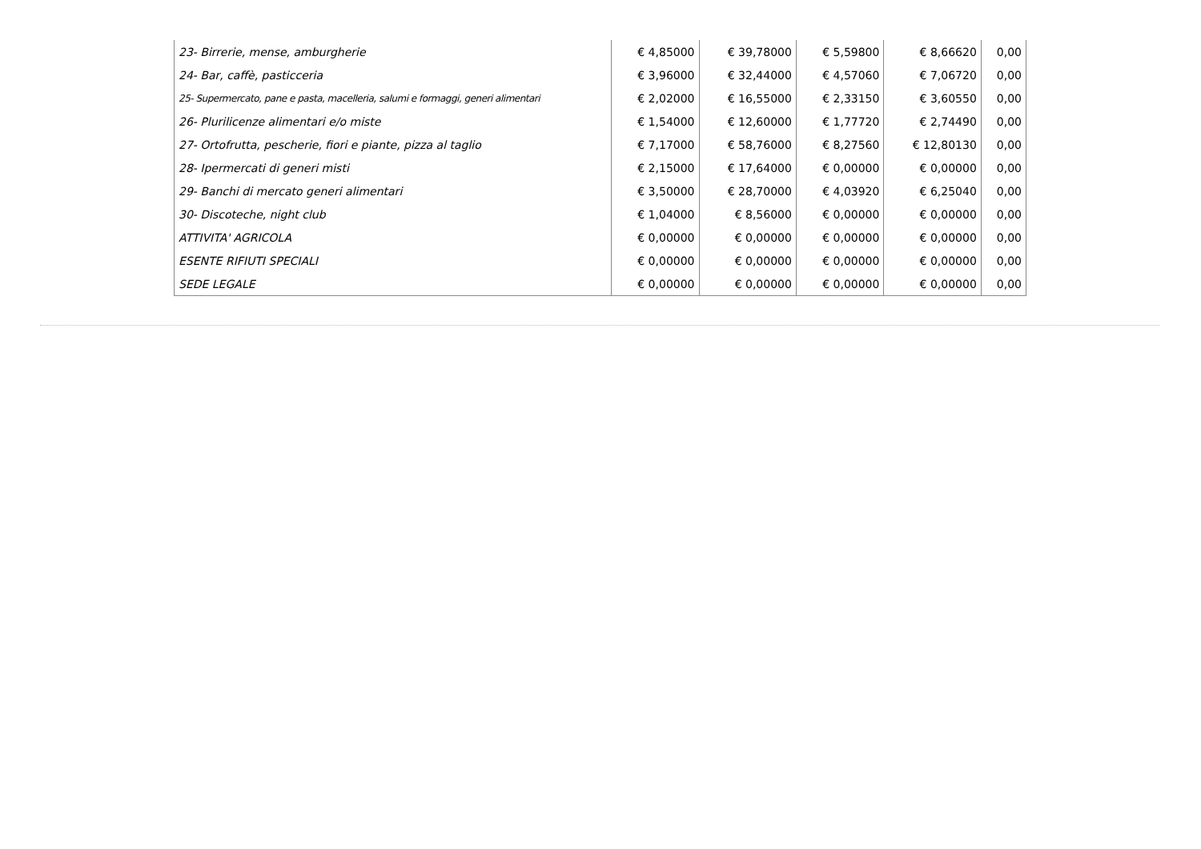| 23- Birrerie, mense, amburgherie | € 4,85000 | € 39,78000 | € 5,59800 | € 8,66620 | 0,00 |
| 24- Bar, caffè, pasticceria | € 3,96000 | € 32,44000 | € 4,57060 | € 7,06720 | 0,00 |
| 25- Supermercato, pane e pasta, macelleria, salumi e formaggi, generi alimentari | € 2,02000 | € 16,55000 | € 2,33150 | € 3,60550 | 0,00 |
| 26- Plurilicenze alimentari e/o miste | € 1,54000 | € 12,60000 | € 1,77720 | € 2,74490 | 0,00 |
| 27- Ortofrutta, pescherie, fiori e piante, pizza al taglio | € 7,17000 | € 58,76000 | € 8,27560 | € 12,80130 | 0,00 |
| 28- Ipermercati di generi misti | € 2,15000 | € 17,64000 | € 0,00000 | € 0,00000 | 0,00 |
| 29- Banchi di mercato generi alimentari | € 3,50000 | € 28,70000 | € 4,03920 | € 6,25040 | 0,00 |
| 30- Discoteche, night club | € 1,04000 | € 8,56000 | € 0,00000 | € 0,00000 | 0,00 |
| ATTIVITA' AGRICOLA | € 0,00000 | € 0,00000 | € 0,00000 | € 0,00000 | 0,00 |
| ESENTE RIFIUTI SPECIALI | € 0,00000 | € 0,00000 | € 0,00000 | € 0,00000 | 0,00 |
| SEDE LEGALE | € 0,00000 | € 0,00000 | € 0,00000 | € 0,00000 | 0,00 |